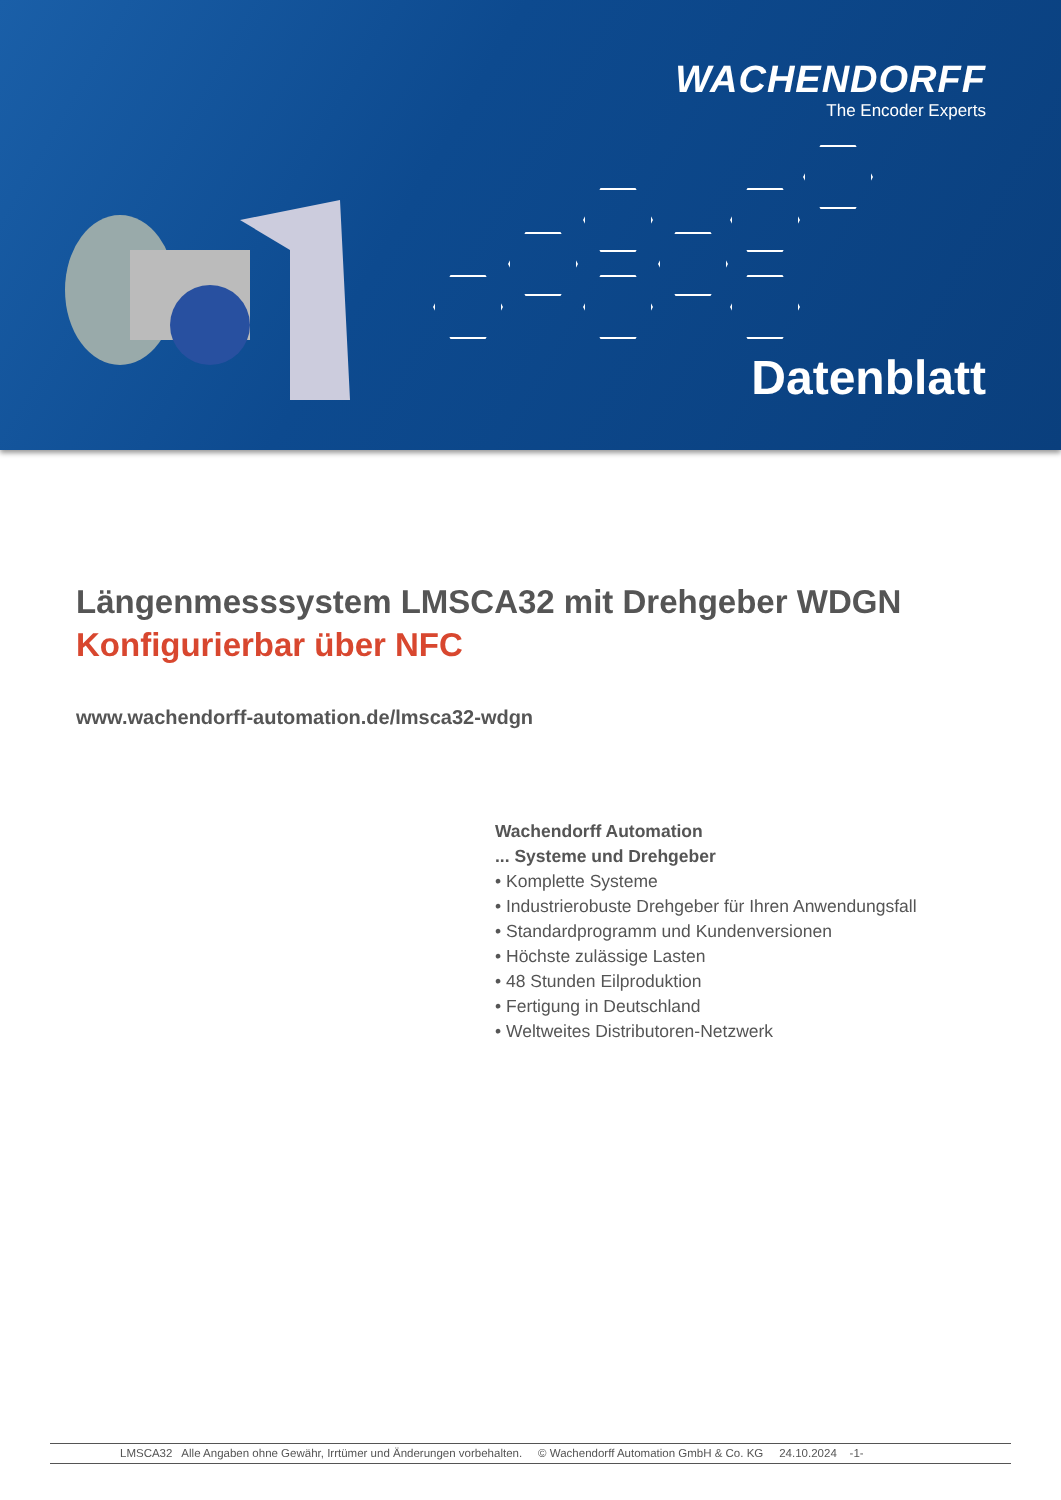WACHENDORFF
The Encoder Experts
Datenblatt
Längenmesssystem LMSCA32 mit Drehgeber WDGN
Konfigurierbar über NFC
www.wachendorff-automation.de/lmsca32-wdgn
Wachendorff Automation
... Systeme und Drehgeber
• Komplette Systeme
• Industrierobuste Drehgeber für Ihren Anwendungsfall
• Standardprogramm und Kundenversionen
• Höchste zulässige Lasten
• 48 Stunden Eilproduktion
• Fertigung in Deutschland
• Weltweites Distributoren-Netzwerk
LMSCA32 Alle Angaben ohne Gewähr, Irrtümer und Änderungen vorbehalten. © Wachendorff Automation GmbH & Co. KG 24.10.2024 -1-